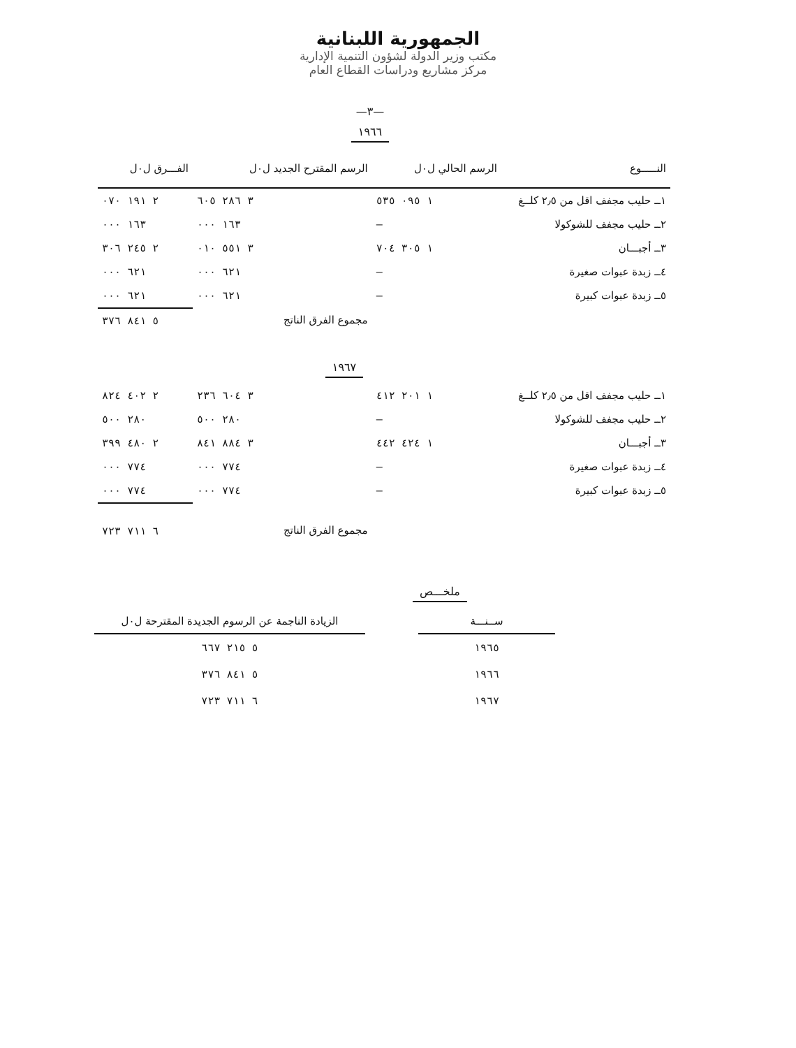الجمهورية اللبنانية
مكتب وزير الدولة لشؤون التنمية الإدارية
مركز مشاريع ودراسات القطاع العام
—٣—
١٩٦٦
| النـــــوع | الرسم الحالي ل٠ل | الرسم المقترح الجديد ل٠ل | الفـــرق ل٠ل |
| --- | --- | --- | --- |
| ١ــ حليب مجفف اقل من ٢٫٥ كلــغ | ١ ٠٩٥ ٥٣٥ | ٣ ٢٨٦ ٦٠٥ | ٢ ١٩١ ٠٧٠ |
| ٢ــ حليب مجفف للشوكولا | — | ١٦٣ ٠٠٠ | ١٦٣ ٠٠٠ |
| ٣ــ أجبـــان | ١ ٣٠٥ ٧٠٤ | ٣ ٥٥١ ٠١٠ | ٢ ٢٤٥ ٣٠٦ |
| ٤ــ زبدة عبوات صغيرة | — | ٦٢١ ٠٠٠ | ٦٢١ ٠٠٠ |
| ٥ــ زبدة عبوات كبيرة | — | ٦٢١ ٠٠٠ | ٦٢١ ٠٠٠ |
| | | مجموع الفرق الناتج | ٥ ٨٤١ ٣٧٦ |
| ١٩٦٧ | | | |
| ١ــ حليب مجفف اقل من ٢٫٥ كلــغ | ١ ٢٠١ ٤١٢ | ٣ ٦٠٤ ٢٣٦ | ٢ ٤٠٢ ٨٢٤ |
| ٢ــ حليب مجفف للشوكولا | — | ٢٨٠ ٥٠٠ | ٢٨٠ ٥٠٠ |
| ٣ــ أجبـــان | ١ ٤٢٤ ٤٤٢ | ٣ ٨٨٤ ٨٤١ | ٢ ٤٨٠ ٣٩٩ |
| ٤ــ زبدة عبوات صغيرة | — | ٧٧٤ ٠٠٠ | ٧٧٤ ٠٠٠ |
| ٥ــ زبدة عبوات كبيرة | — | ٧٧٤ ٠٠٠ | ٧٧٤ ٠٠٠ |
| | | مجموع الفرق الناتج | ٦ ٧١١ ٧٢٣ |
ملخـــص
| ســنـــة | | الزيادة الناجمة عن الرسوم الجديدة المقترحة ل٠ل |
| --- | --- | --- |
| ١٩٦٥ | | ٥ ٢١٥ ٦٦٧ |
| ١٩٦٦ | | ٥ ٨٤١ ٣٧٦ |
| ١٩٦٧ | | ٦ ٧١١ ٧٢٣ |